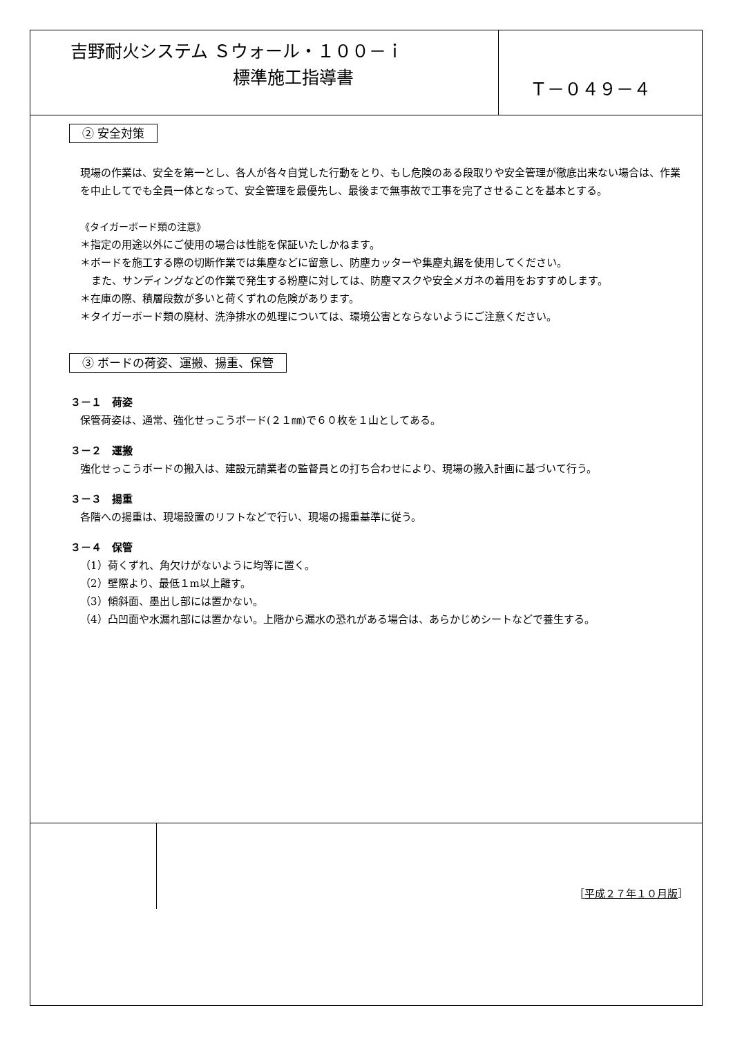吉野耐火システム Ｓウォール・１００－ｉ
標準施工指導書
Ｔ－０４９－４
② 安全対策
現場の作業は、安全を第一とし、各人が各々自覚した行動をとり、もし危険のある段取りや安全管理が徹底出来ない場合は、作業を中止してでも全員一体となって、安全管理を最優先し、最後まで無事故で工事を完了させることを基本とする。
《タイガーボード類の注意》
＊指定の用途以外にご使用の場合は性能を保証いたしかねます。
＊ボードを施工する際の切断作業では集塵などに留意し、防塵カッターや集塵丸鋸を使用してください。
また、サンディングなどの作業で発生する粉塵に対しては、防塵マスクや安全メガネの着用をおすすめします。
＊在庫の際、積層段数が多いと荷くずれの危険があります。
＊タイガーボード類の廃材、洗浄排水の処理については、環境公害とならないようにご注意ください。
③ ボードの荷姿、運搬、揚重、保管
３－１　荷姿
保管荷姿は、通常、強化せっこうボード(２１㎜)で６０枚を１山としてある。
３－２　運搬
強化せっこうボードの搬入は、建設元請業者の監督員との打ち合わせにより、現場の搬入計画に基づいて行う。
３－３　揚重
各階への揚重は、現場設置のリフトなどで行い、現場の揚重基準に従う。
３－４　保管
（1）荷くずれ、角欠けがないように均等に置く。
（2）壁際より、最低１m以上離す。
（3）傾斜面、墨出し部には置かない。
（4）凸凹面や水漏れ部には置かない。上階から漏水の恐れがある場合は、あらかじめシートなどで養生する。
［平成２７年１０月版］